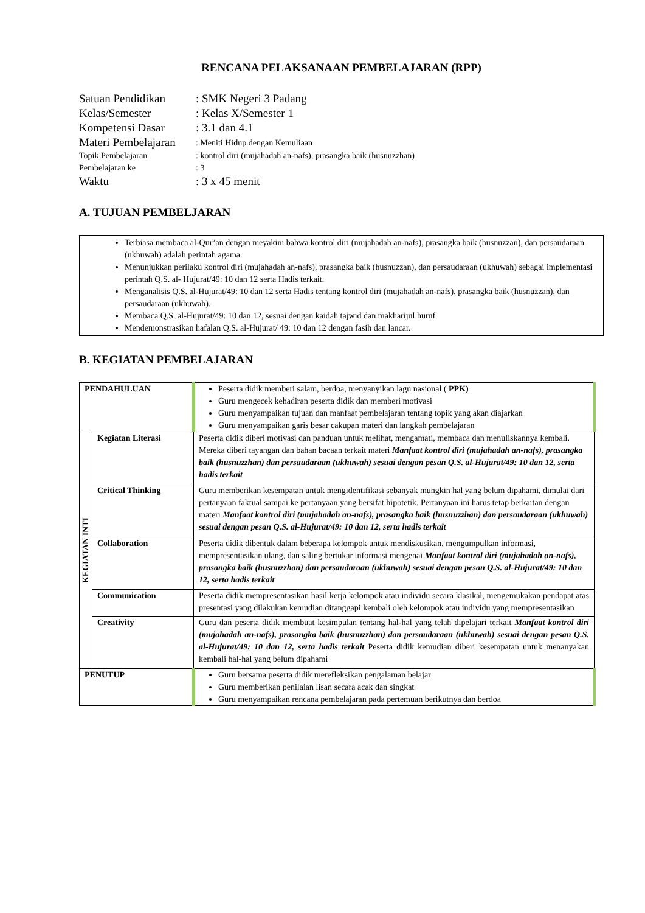RENCANA PELAKSANAAN PEMBELAJARAN (RPP)
| Satuan Pendidikan | : SMK Negeri 3 Padang |
| Kelas/Semester | : Kelas X/Semester 1 |
| Kompetensi Dasar | : 3.1 dan 4.1 |
| Materi Pembelajaran | : Meniti Hidup dengan Kemuliaan |
| Topik Pembelajaran | : kontrol diri (mujahadah an-nafs), prasangka baik (husnuzzhan) |
| Pembelajaran ke | : 3 |
| Waktu | : 3 x 45 menit |
A. TUJUAN PEMBELJARAN
Terbiasa membaca al-Qur’an dengan meyakini bahwa kontrol diri (mujahadah an-nafs), prasangka baik (husnuzzan), dan persaudaraan (ukhuwah) adalah perintah agama.
Menunjukkan perilaku kontrol diri (mujahadah an-nafs), prasangka baik (husnuzzan), dan persaudaraan (ukhuwah) sebagai implementasi perintah Q.S. al- Hujurat/49: 10 dan 12 serta Hadis terkait.
Menganalisis Q.S. al-Hujurat/49: 10 dan 12 serta Hadis tentang kontrol diri (mujahadah an-nafs), prasangka baik (husnuzzan), dan persaudaraan (ukhuwah).
Membaca Q.S. al-Hujurat/49: 10 dan 12, sesuai dengan kaidah tajwid dan makharijul huruf
Mendemonstrasikan hafalan Q.S. al-Hujurat/ 49: 10 dan 12 dengan fasih dan lancar.
B. KEGIATAN PEMBELAJARAN
| PENDAHULUAN | | Peserta didik memberi salam, berdoa, menyanyikan lagu nasional ( PPK) Guru mengecek kehadiran peserta didik dan memberi motivasi Guru menyampaikan tujuan dan manfaat pembelajaran tentang topik yang akan diajarkan Guru menyampaikan garis besar cakupan materi dan langkah pembelajaran |
| KEGIATAN INTI | Kegiatan Literasi | Peserta didik diberi motivasi dan panduan untuk melihat, mengamati, membaca dan menuliskannya kembali. Mereka diberi tayangan dan bahan bacaan terkait materi Manfaat kontrol diri (mujahadah an-nafs), prasangka baik (husnuzzhan) dan persaudaraan (ukhuwah) sesuai dengan pesan Q.S. al-Hujurat/49: 10 dan 12, serta hadis terkait |
| | Critical Thinking | Guru memberikan kesempatan untuk mengidentifikasi sebanyak mungkin hal yang belum dipahami, dimulai dari pertanyaan faktual sampai ke pertanyaan yang bersifat hipotetik. Pertanyaan ini harus tetap berkaitan dengan materi Manfaat kontrol diri (mujahadah an-nafs), prasangka baik (husnuzzhan) dan persaudaraan (ukhuwah) sesuai dengan pesan Q.S. al-Hujurat/49: 10 dan 12, serta hadis terkait |
| | Collaboration | Peserta didik dibentuk dalam beberapa kelompok untuk mendiskusikan, mengumpulkan informasi, mempresentasikan ulang, dan saling bertukar informasi mengenai Manfaat kontrol diri (mujahadah an-nafs), prasangka baik (husnuzzhan) dan persaudaraan (ukhuwah) sesuai dengan pesan Q.S. al-Hujurat/49: 10 dan 12, serta hadis terkait |
| | Communication | Peserta didik mempresentasikan hasil kerja kelompok atau individu secara klasikal, mengemukakan pendapat atas presentasi yang dilakukan kemudian ditanggapi kembali oleh kelompok atau individu yang mempresentasikan |
| | Creativity | Guru dan peserta didik membuat kesimpulan tentang hal-hal yang telah dipelajari terkait Manfaat kontrol diri (mujahadah an-nafs), prasangka baik (husnuzzhan) dan persaudaraan (ukhuwah) sesuai dengan pesan Q.S. al-Hujurat/49: 10 dan 12, serta hadis terkait Peserta didik kemudian diberi kesempatan untuk menanyakan kembali hal-hal yang belum dipahami |
| PENUTUP | | Guru bersama peserta didik merefleksikan pengalaman belajar Guru memberikan penilaian lisan secara acak dan singkat Guru menyampaikan rencana pembelajaran pada pertemuan berikutnya dan berdoa |